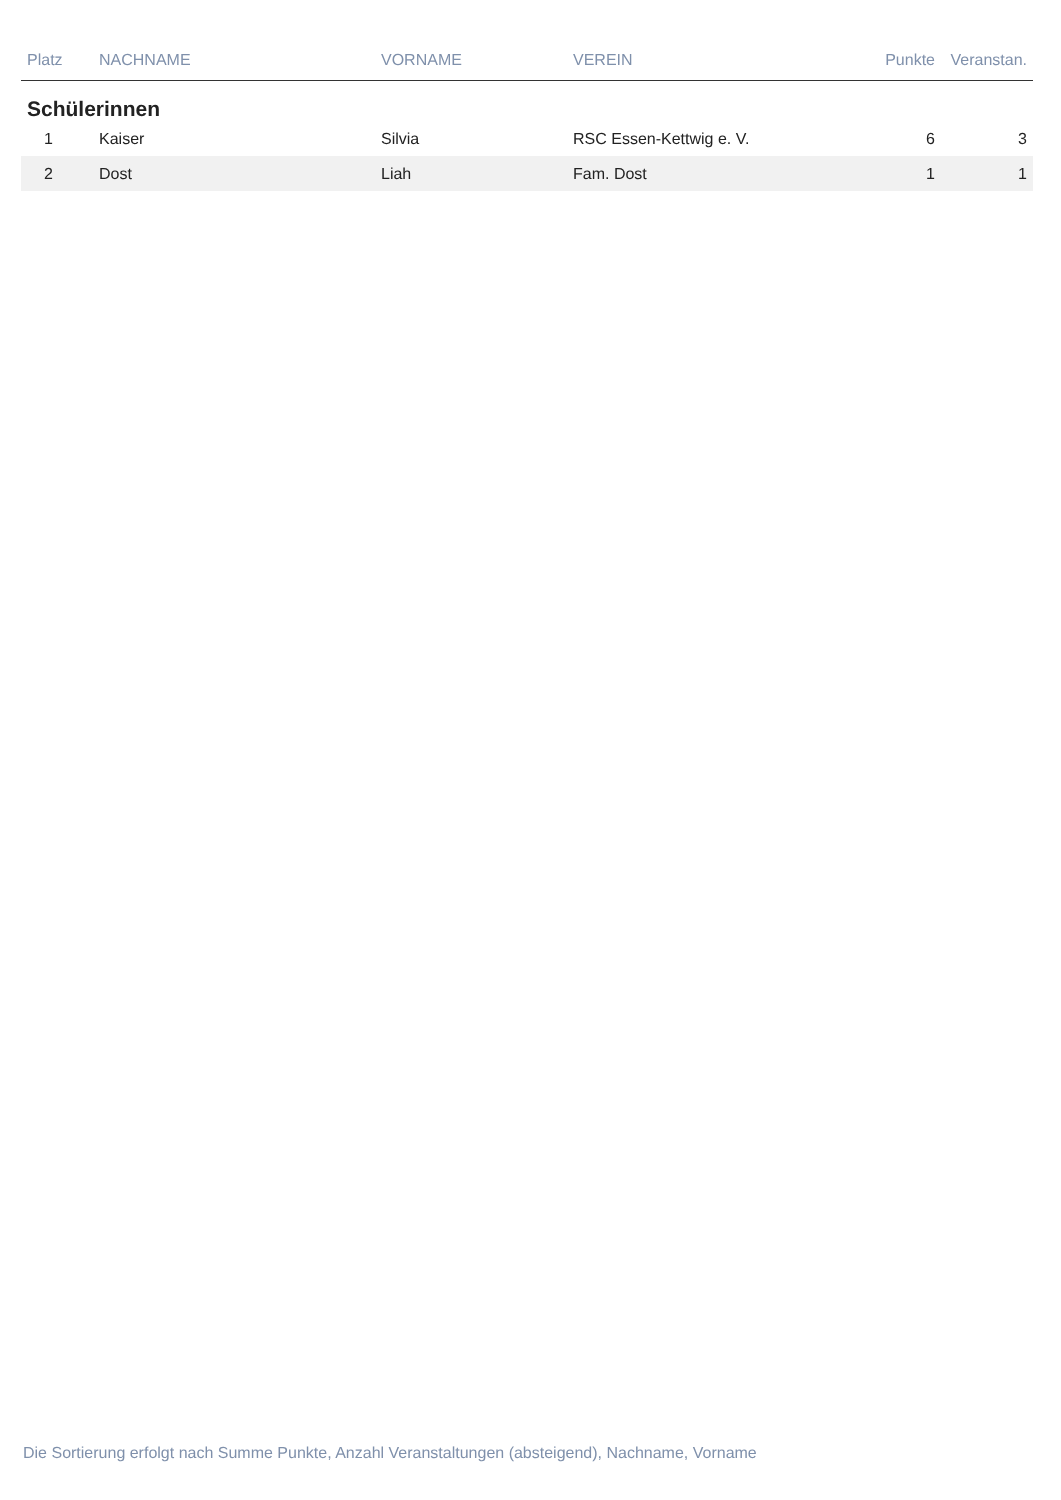| Platz | NACHNAME | VORNAME | VEREIN | Punkte | Veranstan. |
| --- | --- | --- | --- | --- | --- |
| Schülerinnen | | | | | |
| 1 | Kaiser | Silvia | RSC Essen-Kettwig e. V. | 6 | 3 |
| 2 | Dost | Liah | Fam. Dost | 1 | 1 |
Die Sortierung erfolgt nach Summe Punkte, Anzahl Veranstaltungen (absteigend), Nachname, Vorname